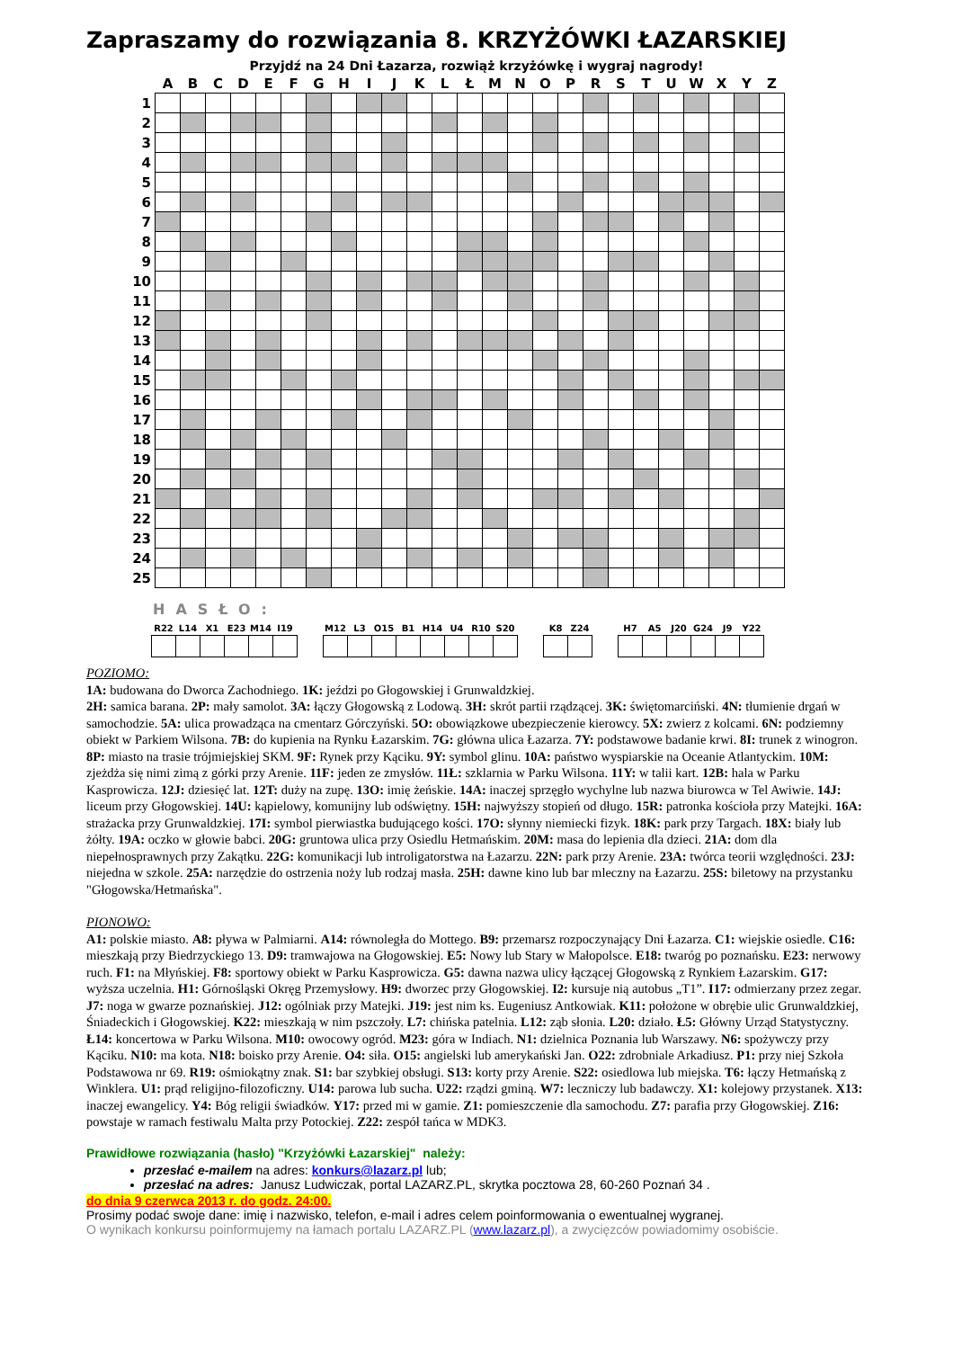Zapraszamy do rozwiązania 8. KRZYŻÓWKI ŁAZARSKIEJ
Przyjdź na 24 Dni Łazarza, rozwiąż krzyżówkę i wygraj nagrody!
| | A | B | C | D | E | F | G | H | I | J | K | L | Ł | M | N | O | P | R | S | T | U | W | X | Y | Z |
| --- | --- | --- | --- | --- | --- | --- | --- | --- | --- | --- | --- | --- | --- | --- | --- | --- | --- | --- | --- | --- | --- | --- | --- | --- | --- |
| 1 | | | | | | | | | | | | | | | | | | | | | | | | | |
| 2 | | | | | | | | | | | | | | | | | | | | | | | | | |
| 3 | | | | | | | | | | | | | | | | | | | | | | | | | |
| 4 | | | | | | | | | | | | | | | | | | | | | | | | | |
| 5 | | | | | | | | | | | | | | | | | | | | | | | | | |
| 6 | | | | | | | | | | | | | | | | | | | | | | | | | |
| 7 | | | | | | | | | | | | | | | | | | | | | | | | | |
| 8 | | | | | | | | | | | | | | | | | | | | | | | | | |
| 9 | | | | | | | | | | | | | | | | | | | | | | | | | |
| 10 | | | | | | | | | | | | | | | | | | | | | | | | | |
| 11 | | | | | | | | | | | | | | | | | | | | | | | | | |
| 12 | | | | | | | | | | | | | | | | | | | | | | | | | |
| 13 | | | | | | | | | | | | | | | | | | | | | | | | | |
| 14 | | | | | | | | | | | | | | | | | | | | | | | | | |
| 15 | | | | | | | | | | | | | | | | | | | | | | | | | |
| 16 | | | | | | | | | | | | | | | | | | | | | | | | | |
| 17 | | | | | | | | | | | | | | | | | | | | | | | | | |
| 18 | | | | | | | | | | | | | | | | | | | | | | | | | |
| 19 | | | | | | | | | | | | | | | | | | | | | | | | | |
| 20 | | | | | | | | | | | | | | | | | | | | | | | | | |
| 21 | | | | | | | | | | | | | | | | | | | | | | | | | |
| 22 | | | | | | | | | | | | | | | | | | | | | | | | | |
| 23 | | | | | | | | | | | | | | | | | | | | | | | | | |
| 24 | | | | | | | | | | | | | | | | | | | | | | | | | |
| 25 | | | | | | | | | | | | | | | | | | | | | | | | | |
HASŁO:
| R22 | L14 | X1 | E23 | M14 | I19 |
| --- | --- | --- | --- | --- | --- |
| M12 | L3 | O15 | B1 | H14 | U4 | R10 | S20 |
| --- | --- | --- | --- | --- | --- | --- | --- |
| K8 | Z24 |
| --- | --- |
| H7 | A5 | J20 | G24 | J9 | Y22 |
| --- | --- | --- | --- | --- | --- |
POZIOMO:
1A: budowana do Dworca Zachodniego. 1K: jeździ po Głogowskiej i Grunwaldzkiej.
2H: samica barana. 2P: mały samolot. 3A: łączy Głogowską z Lodową. 3H: skrót partii rządzącej. 3K: świętomarciński. 4N: tłumienie drgań w samochodzie. 5A: ulica prowadząca na cmentarz Górczyński. 5O: obowiązkowe ubezpieczenie kierowcy. 5X: zwierz z kolcami. 6N: podziemny obiekt w Parkiem Wilsona. 7B: do kupienia na Rynku Łazarskim. 7G: główna ulica Łazarza. 7Y: podstawowe badanie krwi. 8I: trunek z winogron. 8P: miasto na trasie trójmiejskiej SKM. 9F: Rynek przy Kąciku. 9Y: symbol glinu. 10A: państwo wyspiarskie na Oceanie Atlantyckim. 10M: zjeżdża się nimi zimą z górki przy Arenie. 11F: jeden ze zmysłów. 11Ł: szklarnia w Parku Wilsona. 11Y: w talii kart. 12B: hala w Parku Kasprowicza. 12J: dziesięć lat. 12T: duży na zupę. 13O: imię żeńskie. 14A: inaczej sprzęgło wychylne lub nazwa biurowca w Tel Awiwie. 14J: liceum przy Głogowskiej. 14U: kąpielowy, komunijny lub odświętny. 15H: najwyższy stopień od długo. 15R: patronka kościoła przy Matejki. 16A: strażacka przy Grunwaldzkiej. 17I: symbol pierwiastka budującego kości. 17O: słynny niemiecki fizyk. 18K: park przy Targach. 18X: biały lub żółty. 19A: oczko w głowie babci. 20G: gruntowa ulica przy Osiedlu Hetmańskim. 20M: masa do lepienia dla dzieci. 21A: dom dla niepełnosprawnych przy Zakątku. 22G: komunikacji lub introligatorstwa na Łazarzu. 22N: park przy Arenie. 23A: twórca teorii względności. 23J: niejedna w szkole. 25A: narzędzie do ostrzenia noży lub rodzaj masła. 25H: dawne kino lub bar mleczny na Łazarzu. 25S: biletowy na przystanku "Głogowska/Hetmańska".
PIONOWO:
A1: polskie miasto. A8: pływa w Palmiarni. A14: równoległa do Mottego. B9: przemarsz rozpoczynający Dni Łazarza. C1: wiejskie osiedle. C16: mieszkają przy Biedrzyckiego 13. D9: tramwajowa na Głogowskiej. E5: Nowy lub Stary w Małopolsce. E18: twaróg po poznańsku. E23: nerwowy ruch. F1: na Młyńskiej. F8: sportowy obiekt w Parku Kasprowicza. G5: dawna nazwa ulicy łączącej Głogowską z Rynkiem Łazarskim. G17: wyższa uczelnia. H1: Górnośląski Okręg Przemysłowy. H9: dworzec przy Głogowskiej. I2: kursuje nią autobus „T1”. I17: odmierzany przez zegar. J7: noga w gwarze poznańskiej. J12: ogólniak przy Matejki. J19: jest nim ks. Eugeniusz Antkowiak. K11: położone w obrębie ulic Grunwaldzkiej, Śniadeckich i Głogowskiej. K22: mieszkają w nim pszczoły. L7: chińska patelnia. L12: ząb słonia. L20: działo. Ł5: Główny Urząd Statystyczny. Ł14: koncertowa w Parku Wilsona. M10: owocowy ogród. M23: góra w Indiach. N1: dzielnica Poznania lub Warszawy. N6: spożywczy przy Kąciku. N10: ma kota. N18: boisko przy Arenie. O4: siła. O15: angielski lub amerykański Jan. O22: zdrobniale Arkadiusz. P1: przy niej Szkoła Podstawowa nr 69. R19: ośmiokątny znak. S1: bar szybkiej obsługi. S13: korty przy Arenie. S22: osiedlowa lub miejska. T6: łączy Hetmańską z Winklera. U1: prąd religijno-filozoficzny. U14: parowa lub sucha. U22: rządzi gminą. W7: leczniczy lub badawczy. X1: kolejowy przystanek. X13: inaczej ewangelicy. Y4: Bóg religii świadków. Y17: przed mi w gamie. Z1: pomieszczenie dla samochodu. Z7: parafia przy Głogowskiej. Z16: powstaje w ramach festiwalu Malta przy Potockiej. Z22: zespół tańca w MDK3.
Prawidłowe rozwiązania (hasło) "Krzyżówki Łazarskiej" należy:
przesłać e-mailem na adres: konkurs@lazarz.pl lub;
przesłać na adres: Janusz Ludwiczak, portal LAZARZ.PL, skrytka pocztowa 28, 60-260 Poznań 34 .
do dnia 9 czerwca 2013 r. do godz. 24:00.
Prosimy podać swoje dane: imię i nazwisko, telefon, e-mail i adres celem poinformowania o ewentualnej wygranej.
O wynikach konkursu poinformujemy na łamach portalu LAZARZ.PL (www.lazarz.pl), a zwycięzców powiadomimy osobiście.